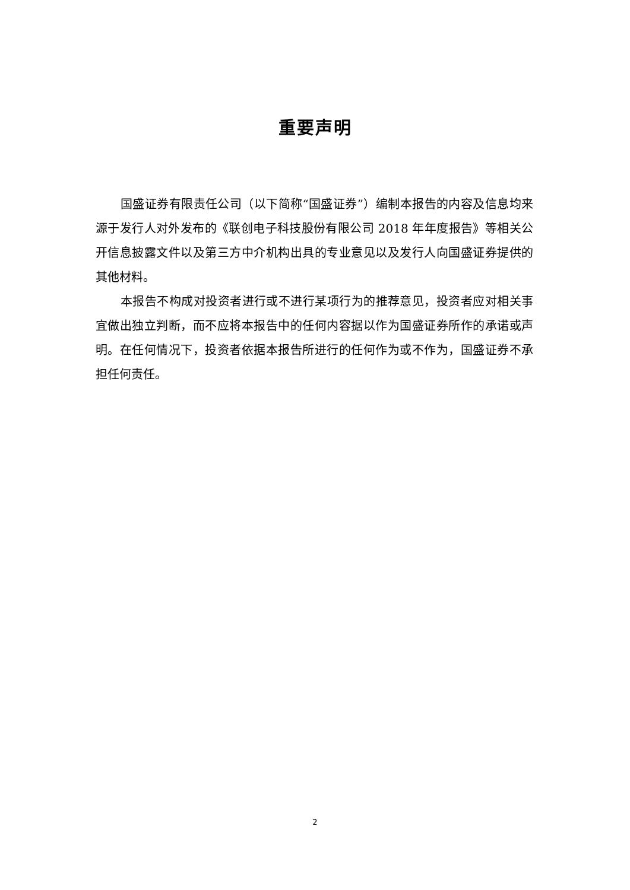重要声明
国盛证券有限责任公司（以下简称“国盛证券”）编制本报告的内容及信息均来源于发行人对外发布的《联创电子科技股份有限公司 2018 年年度报告》等相关公开信息披露文件以及第三方中介机构出具的专业意见以及发行人向国盛证券提供的其他材料。
本报告不构成对投资者进行或不进行某项行为的推荐意见，投资者应对相关事宜做出独立判断，而不应将本报告中的任何内容据以作为国盛证券所作的承诺或声明。在任何情况下，投资者依据本报告所进行的任何作为或不作为，国盛证券不承担任何责任。
2